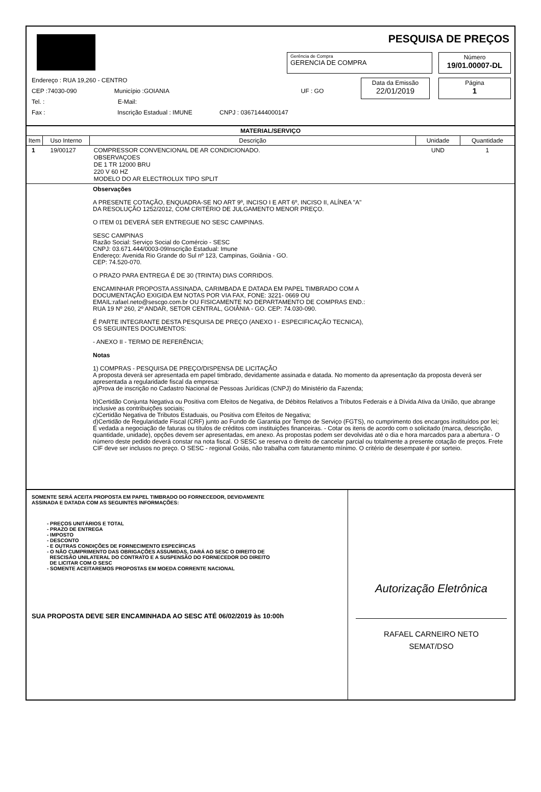PESQUISA DE PREÇOS
Gerência de Compra
GERENCIA DE COMPRA
Número
19/01.00007-DL
Data da Emissão
22/01/2019
Página
1
Endereço : RUA 19,260 - CENTRO
CEP :74030-090 Município :GOIANIA UF : GO
Tel. : E-Mail:
Fax : Inscrição Estadual : IMUNE CNPJ : 03671444000147
| MATERIAL/SERVIÇO | | | | |
| --- | --- | --- | --- | --- |
| Item | Uso Interno | Descrição | Unidade | Quantidade |
| 1 | 19/00127 | COMPRESSOR CONVENCIONAL DE AR CONDICIONADO. OBSERVAÇOES DE 1 TR 12000 BRU 220 V 60 HZ MODELO DO AR ELECTROLUX TIPO SPLIT | UND | 1 |
Observações
A PRESENTE COTAÇÃO, ENQUADRA-SE NO ART 9º, INCISO I E ART 6º, INCISO II, ALÍNEA "A"
DA RESOLUÇÃO 1252/2012, COM CRITÉRIO DE JULGAMENTO MENOR PREÇO.
O ITEM 01 DEVERÁ SER ENTREGUE NO SESC CAMPINAS.
SESC CAMPINAS
Razão Social: Serviço Social do Comércio - SESC
CNPJ: 03.671.444/0003-09Inscrição Estadual: Imune
Endereço: Avenida Rio Grande do Sul nº 123, Campinas, Goiânia - GO.
CEP: 74.520-070.
O PRAZO PARA ENTREGA É DE 30 (TRINTA) DIAS CORRIDOS.
ENCAMINHAR PROPOSTA ASSINADA, CARIMBADA E DATADA EM PAPEL TIMBRADO COM A
DOCUMENTAÇÃO EXIGIDA EM NOTAS POR VIA FAX, FONE: 3221- 0669 OU
EMAIL:rafael.neto@sescgo.com.br OU FISICAMENTE NO DEPARTAMENTO DE COMPRAS END.:
RUA 19 Nº 260, 2º ANDAR, SETOR CENTRAL, GOIÂNIA - GO. CEP: 74.030-090.
É PARTE INTEGRANTE DESTA PESQUISA DE PREÇO (ANEXO I - ESPECIFICAÇÃO TECNICA),
OS SEGUINTES DOCUMENTOS:
- ANEXO II - TERMO DE REFERÊNCIA;
Notas
1) COMPRAS - PESQUISA DE PREÇO/DISPENSA DE LICITAÇÃO
A proposta deverá ser apresentada em papel timbrado, devidamente assinada e datada. No momento da apresentação da proposta deverá ser apresentada a regularidade fiscal da empresa:
a)Prova de inscrição no Cadastro Nacional de Pessoas Jurídicas (CNPJ) do Ministério da Fazenda;
b)Certidão Conjunta Negativa ou Positiva com Efeitos de Negativa, de Débitos Relativos a Tributos Federais e à Dívida Ativa da União, que abrange inclusive as contribuições sociais;
c)Certidão Negativa de Tributos Estaduais, ou Positiva com Efeitos de Negativa;
d)Certidão de Regularidade Fiscal (CRF) junto ao Fundo de Garantia por Tempo de Serviço (FGTS), no cumprimento dos encargos instituídos por lei;
É vedada a negociação de faturas ou títulos de créditos com instituições financeiras. - Cotar os itens de acordo com o solicitado (marca, descrição, quantidade, unidade), opções devem ser apresentadas, em anexo. As propostas podem ser devolvidas até o dia e hora marcados para a abertura - O número deste pedido deverá constar na nota fiscal. O SESC se reserva o direito de cancelar parcial ou totalmente a presente cotação de preços. Frete CIF deve ser inclusos no preço. O SESC - regional Goiás, não trabalha com faturamento mínimo. O critério de desempate é por sorteio.
SOMENTE SERÁ ACEITA PROPOSTA EM PAPEL TIMBRADO DO FORNECEDOR, DEVIDAMENTE
ASSINADA E DATADA COM AS SEGUINTES INFORMAÇÕES:
- PREÇOS UNITÁRIOS E TOTAL
- PRAZO DE ENTREGA
- IMPOSTO
- DESCONTO
- E OUTRAS CONDIÇÕES DE FORNECIMENTO ESPECÍFICAS
- O NÃO CUMPRIMENTO DAS OBRIGAÇÕES ASSUMIDAS, DARÁ AO SESC O DIREITO DE
RESCISÃO UNILATERAL DO CONTRATO E A SUSPENSÃO DO FORNECEDOR DO DIREITO
DE LICITAR COM O SESC
- SOMENTE ACEITAREMOS PROPOSTAS EM MOEDA CORRENTE NACIONAL
SUA PROPOSTA DEVE SER ENCAMINHADA AO SESC ATÉ 06/02/2019 às 10:00h
Autorização Eletrônica
RAFAEL CARNEIRO NETO
SEMAT/DSO